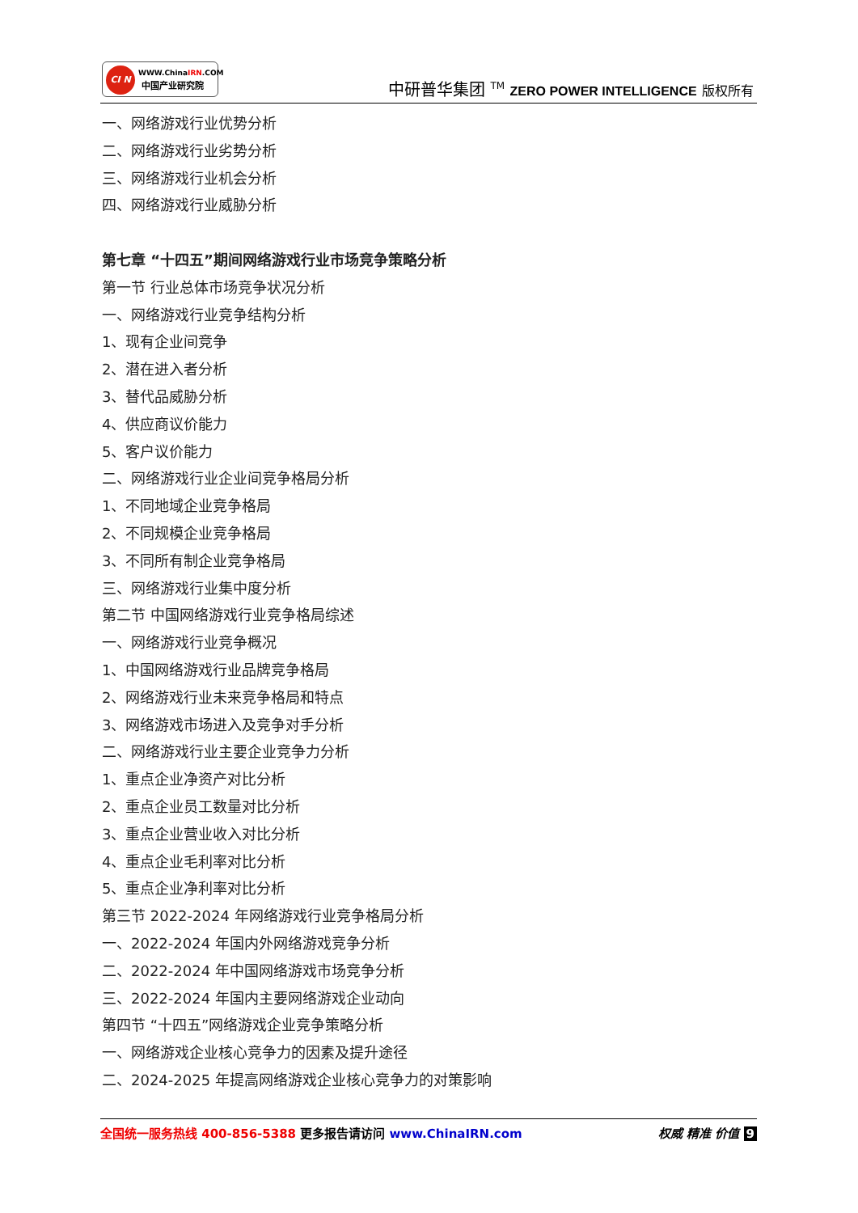CI N WWW.ChinaIRN.COM
中国产业研究院
中研普华集团 <sup>TM</sup> ZERO POWER INTELLIGENCE 版权所有
一、网络游戏行业优势分析
二、网络游戏行业劣势分析
三、网络游戏行业机会分析
四、网络游戏行业威胁分析
第七章 “十四五”期间网络游戏行业市场竞争策略分析
第一节 行业总体市场竞争状况分析
一、网络游戏行业竞争结构分析
1、现有企业间竞争
2、潜在进入者分析
3、替代品威胁分析
4、供应商议价能力
5、客户议价能力
二、网络游戏行业企业间竞争格局分析
1、不同地域企业竞争格局
2、不同规模企业竞争格局
3、不同所有制企业竞争格局
三、网络游戏行业集中度分析
第二节 中国网络游戏行业竞争格局综述
一、网络游戏行业竞争概况
1、中国网络游戏行业品牌竞争格局
2、网络游戏行业未来竞争格局和特点
3、网络游戏市场进入及竞争对手分析
二、网络游戏行业主要企业竞争力分析
1、重点企业净资产对比分析
2、重点企业员工数量对比分析
3、重点企业营业收入对比分析
4、重点企业毛利率对比分析
5、重点企业净利率对比分析
第三节 2022-2024 年网络游戏行业竞争格局分析
一、2022-2024 年国内外网络游戏竞争分析
二、2022-2024 年中国网络游戏市场竞争分析
三、2022-2024 年国内主要网络游戏企业动向
第四节 “十四五”网络游戏企业竞争策略分析
一、网络游戏企业核心竞争力的因素及提升途径
二、2024-2025 年提高网络游戏企业核心竞争力的对策影响
全国统一服务热线 400-856-5388 更多报告请访问 www.ChinaIRN.com
权威 精准 价值 9